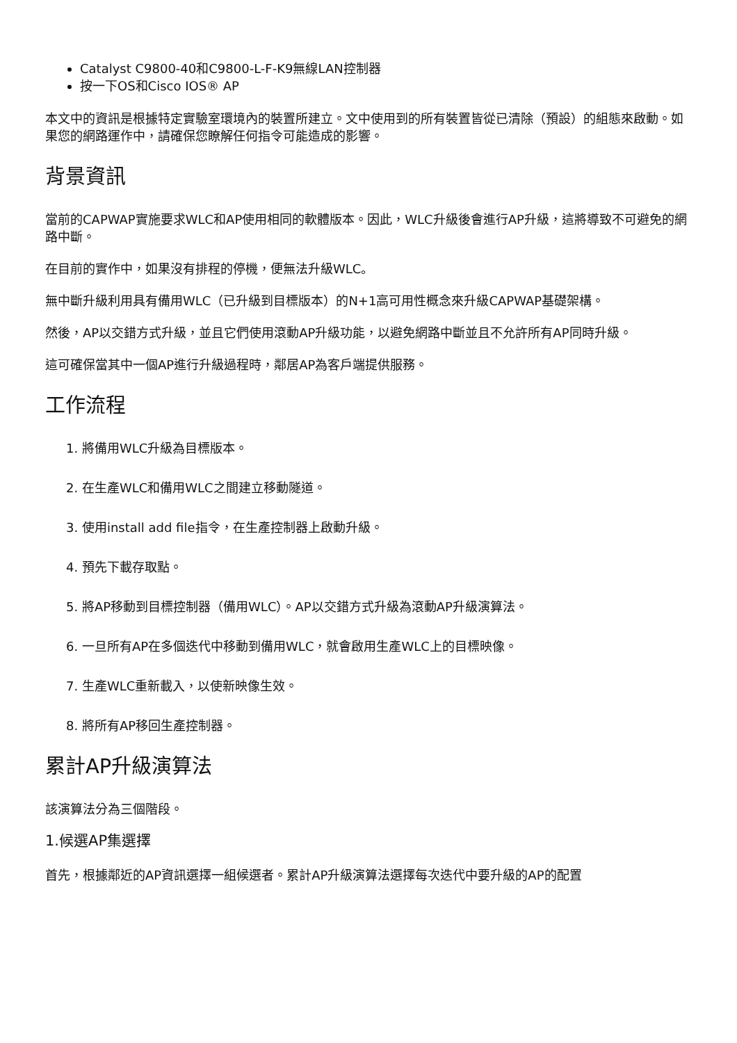Catalyst C9800-40和C9800-L-F-K9無線LAN控制器
按一下OS和Cisco IOS® AP
本文中的資訊是根據特定實驗室環境內的裝置所建立。文中使用到的所有裝置皆從已清除（預設）的組態來啟動。如果您的網路運作中，請確保您瞭解任何指令可能造成的影響。
背景資訊
當前的CAPWAP實施要求WLC和AP使用相同的軟體版本。因此，WLC升級後會進行AP升級，這將導致不可避免的網路中斷。
在目前的實作中，如果沒有排程的停機，便無法升級WLC。
無中斷升級利用具有備用WLC（已升級到目標版本）的N+1高可用性概念來升級CAPWAP基礎架構。
然後，AP以交錯方式升級，並且它們使用滾動AP升級功能，以避免網路中斷並且不允許所有AP同時升級。
這可確保當其中一個AP進行升級過程時，鄰居AP為客戶端提供服務。
工作流程
1. 將備用WLC升級為目標版本。
2. 在生產WLC和備用WLC之間建立移動隧道。
3. 使用install add file指令，在生產控制器上啟動升級。
4. 預先下載存取點。
5. 將AP移動到目標控制器（備用WLC）。AP以交錯方式升級為滾動AP升級演算法。
6. 一旦所有AP在多個迭代中移動到備用WLC，就會啟用生產WLC上的目標映像。
7. 生產WLC重新載入，以使新映像生效。
8. 將所有AP移回生產控制器。
累計AP升級演算法
該演算法分為三個階段。
1.候選AP集選擇
首先，根據鄰近的AP資訊選擇一組候選者。累計AP升級演算法選擇每次迭代中要升級的AP的配置